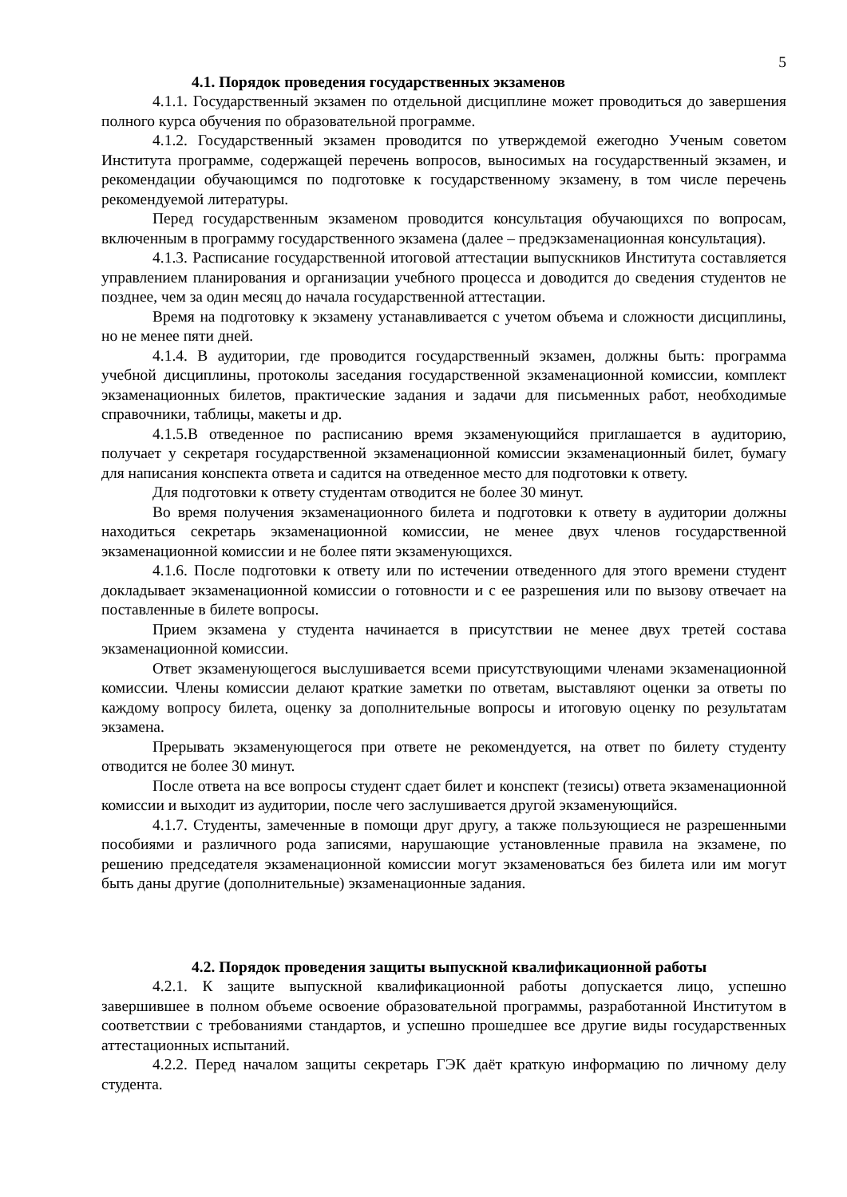5
4.1. Порядок проведения государственных экзаменов
4.1.1. Государственный экзамен по отдельной дисциплине может проводиться до завершения полного курса обучения по образовательной программе.
4.1.2. Государственный экзамен проводится по утверждемой ежегодно Ученым советом Института программе, содержащей перечень вопросов, выносимых на государственный экзамен, и рекомендации обучающимся по подготовке к государственному экзамену, в том числе перечень рекомендуемой литературы.
Перед государственным экзаменом проводится консультация обучающихся по вопросам, включенным в программу государственного экзамена (далее – предэкзаменационная консультация).
4.1.3. Расписание государственной итоговой аттестации выпускников Института составляется управлением планирования и организации учебного процесса и доводится до сведения студентов не позднее, чем за один месяц до начала государственной аттестации.
Время на подготовку к экзамену устанавливается с учетом объема и сложности дисциплины, но не менее пяти дней.
4.1.4. В аудитории, где проводится государственный экзамен, должны быть: программа учебной дисциплины, протоколы заседания государственной экзаменационной комиссии, комплект экзаменационных билетов, практические задания и задачи для письменных работ, необходимые справочники, таблицы, макеты и др.
4.1.5.В отведенное по расписанию время экзаменующийся приглашается в аудиторию, получает у секретаря государственной экзаменационной комиссии экзаменационный билет, бумагу для написания конспекта ответа и садится на отведенное место для подготовки к ответу.
Для подготовки к ответу студентам отводится не более 30 минут.
Во время получения экзаменационного билета и подготовки к ответу в аудитории должны находиться секретарь экзаменационной комиссии, не менее двух членов государственной экзаменационной комиссии и не более пяти экзаменующихся.
4.1.6. После подготовки к ответу или по истечении отведенного для этого времени студент докладывает экзаменационной комиссии о готовности и с ее разрешения или по вызову отвечает на поставленные в билете вопросы.
Прием экзамена у студента начинается в присутствии не менее двух третей состава экзаменационной комиссии.
Ответ экзаменующегося выслушивается всеми присутствующими членами экзаменационной комиссии. Члены комиссии делают краткие заметки по ответам, выставляют оценки за ответы по каждому вопросу билета, оценку за дополнительные вопросы и итоговую оценку по результатам экзамена.
Прерывать экзаменующегося при ответе не рекомендуется, на ответ по билету студенту отводится не более 30 минут.
После ответа на все вопросы студент сдает билет и конспект (тезисы) ответа экзаменационной комиссии и выходит из аудитории, после чего заслушивается другой экзаменующийся.
4.1.7. Студенты, замеченные в помощи друг другу, а также пользующиеся не разрешенными пособиями и различного рода записями, нарушающие установленные правила на экзамене, по решению председателя экзаменационной комиссии могут экзаменоваться без билета или им могут быть даны другие (дополнительные) экзаменационные задания.
4.2. Порядок проведения защиты выпускной квалификационной работы
4.2.1. К защите выпускной квалификационной работы допускается лицо, успешно завершившее в полном объеме освоение образовательной программы, разработанной Институтом в соответствии с требованиями стандартов, и успешно прошедшее все другие виды государственных аттестационных испытаний.
4.2.2. Перед началом защиты секретарь ГЭК даёт краткую информацию по личному делу студента.